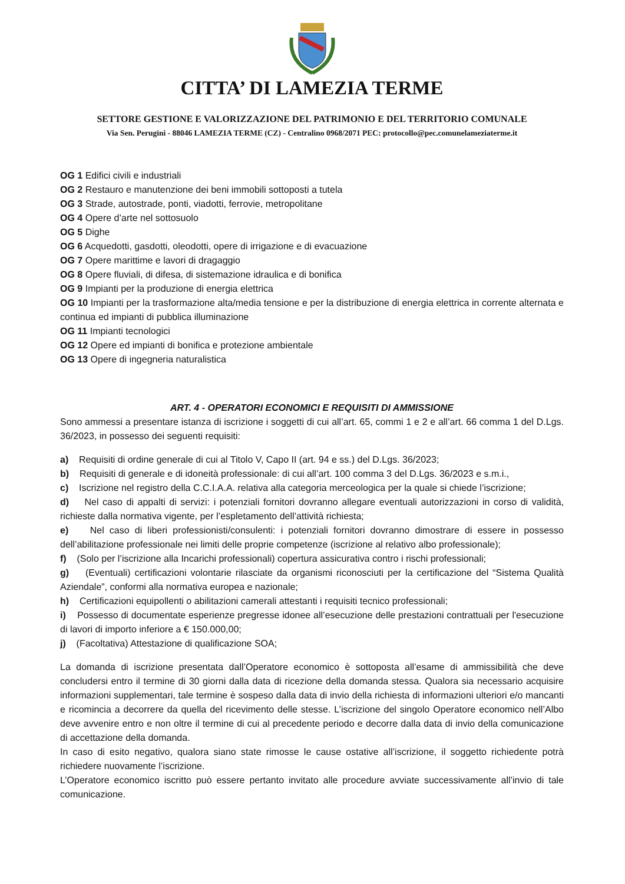CITTA’ DI LAMEZIA TERME
SETTORE GESTIONE E VALORIZZAZIONE DEL PATRIMONIO E DEL TERRITORIO COMUNALE
Via Sen. Perugini - 88046 LAMEZIA TERME (CZ) - Centralino 0968/2071 PEC: protocollo@pec.comunelameziaterme.it
OG 1 Edifici civili e industriali
OG 2 Restauro e manutenzione dei beni immobili sottoposti a tutela
OG 3 Strade, autostrade, ponti, viadotti, ferrovie, metropolitane
OG 4 Opere d’arte nel sottosuolo
OG 5 Dighe
OG 6 Acquedotti, gasdotti, oleodotti, opere di irrigazione e di evacuazione
OG 7 Opere marittime e lavori di dragaggio
OG 8 Opere fluviali, di difesa, di sistemazione idraulica e di bonifica
OG 9 Impianti per la produzione di energia elettrica
OG 10 Impianti per la trasformazione alta/media tensione e per la distribuzione di energia elettrica in corrente alternata e continua ed impianti di pubblica illuminazione
OG 11 Impianti tecnologici
OG 12 Opere ed impianti di bonifica e protezione ambientale
OG 13 Opere di ingegneria naturalistica
ART. 4 - OPERATORI ECONOMICI E REQUISITI DI AMMISSIONE
Sono ammessi a presentare istanza di iscrizione i soggetti di cui all’art. 65, commi 1 e 2 e all’art. 66 comma 1 del D.Lgs. 36/2023, in possesso dei seguenti requisiti:
a) Requisiti di ordine generale di cui al Titolo V, Capo II (art. 94 e ss.) del D.Lgs. 36/2023;
b) Requisiti di generale e di idoneità professionale: di cui all’art. 100 comma 3 del D.Lgs. 36/2023 e s.m.i.,
c) Iscrizione nel registro della C.C.I.A.A. relativa alla categoria merceologica per la quale si chiede l’iscrizione;
d) Nel caso di appalti di servizi: i potenziali fornitori dovranno allegare eventuali autorizzazioni in corso di validità, richieste dalla normativa vigente, per l’espletamento dell’attività richiesta;
e) Nel caso di liberi professionisti/consulenti: i potenziali fornitori dovranno dimostrare di essere in possesso dell’abilitazione professionale nei limiti delle proprie competenze (iscrizione al relativo albo professionale);
f) (Solo per l’iscrizione alla Incarichi professionali) copertura assicurativa contro i rischi professionali;
g) (Eventuali) certificazioni volontarie rilasciate da organismi riconosciuti per la certificazione del “Sistema Qualità Aziendale”, conformi alla normativa europea e nazionale;
h) Certificazioni equipollenti o abilitazioni camerali attestanti i requisiti tecnico professionali;
i) Possesso di documentate esperienze pregresse idonee all’esecuzione delle prestazioni contrattuali per l'esecuzione di lavori di importo inferiore a € 150.000,00;
j) (Facoltativa) Attestazione di qualificazione SOA;
La domanda di iscrizione presentata dall’Operatore economico è sottoposta all’esame di ammissibilità che deve concludersi entro il termine di 30 giorni dalla data di ricezione della domanda stessa. Qualora sia necessario acquisire informazioni supplementari, tale termine è sospeso dalla data di invio della richiesta di informazioni ulteriori e/o mancanti e ricomincia a decorrere da quella del ricevimento delle stesse. L’iscrizione del singolo Operatore economico nell’Albo deve avvenire entro e non oltre il termine di cui al precedente periodo e decorre dalla data di invio della comunicazione di accettazione della domanda.
In caso di esito negativo, qualora siano state rimosse le cause ostative all’iscrizione, il soggetto richiedente potrà richiedere nuovamente l’iscrizione.
L’Operatore economico iscritto può essere pertanto invitato alle procedure avviate successivamente all’invio di tale comunicazione.